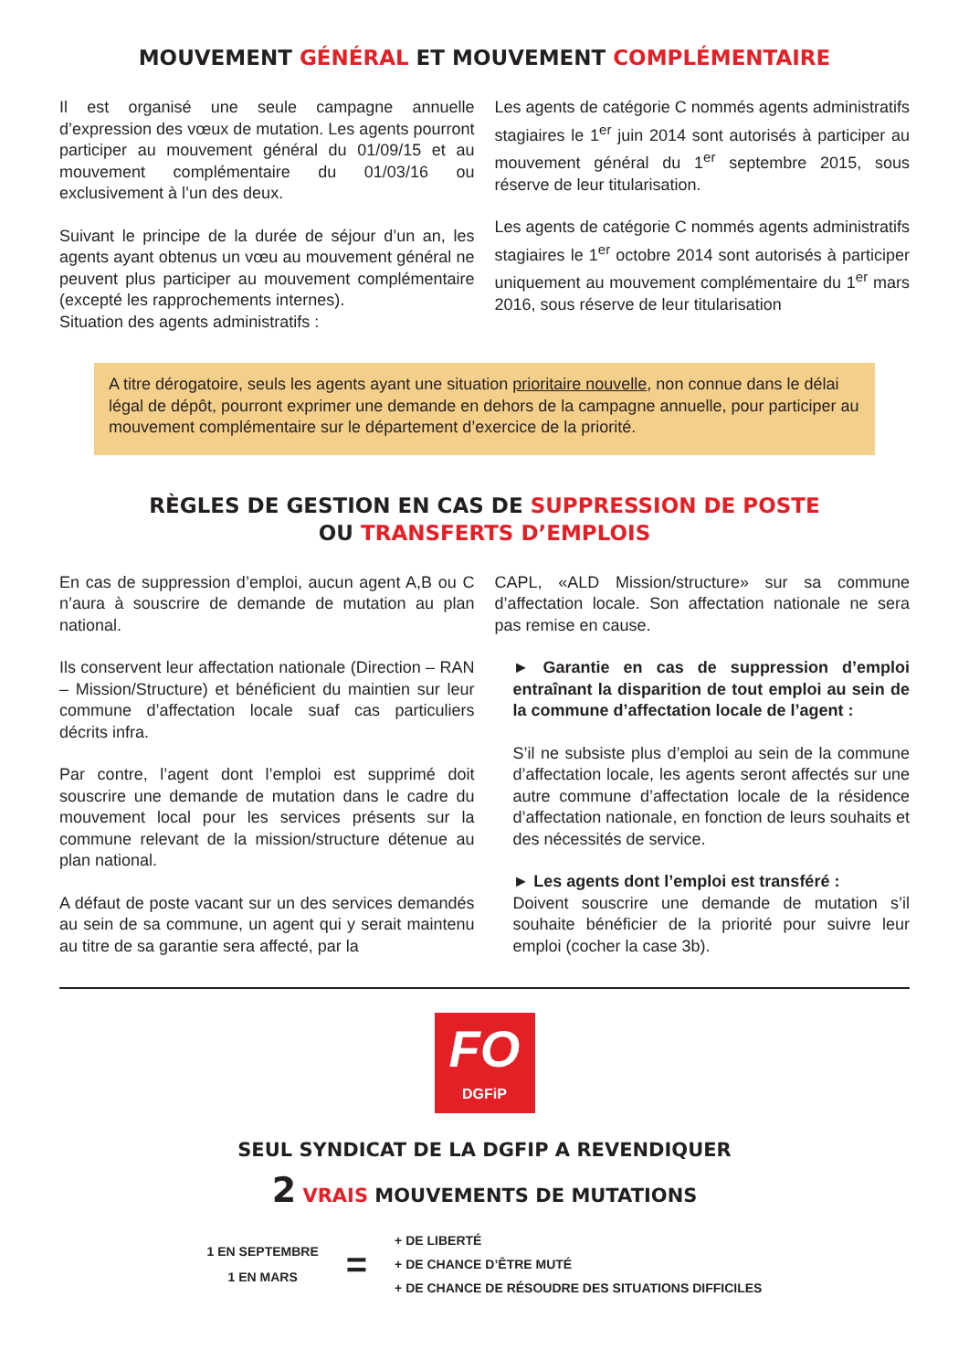MOUVEMENT GÉNÉRAL ET MOUVEMENT COMPLÉMENTAIRE
Il est organisé une seule campagne annuelle d’expression des vœux de mutation. Les agents pourront participer au mouvement général du 01/09/15 et au mouvement complémentaire du 01/03/16 ou exclusivement à l’un des deux.
Suivant le principe de la durée de séjour d’un an, les agents ayant obtenus un vœu au mouvement général ne peuvent plus participer au mouvement complémentaire (excepté les rapprochements internes).
Situation des agents administratifs :
Les agents de catégorie C nommés agents administratifs stagiaires le 1<sup>er</sup> juin 2014 sont autorisés à participer au mouvement général du 1<sup>er</sup> septembre 2015, sous réserve de leur titularisation.
Les agents de catégorie C nommés agents administratifs stagiaires le 1<sup>er</sup> octobre 2014 sont autorisés à participer uniquement au mouvement complémentaire du 1<sup>er</sup> mars 2016, sous réserve de leur titularisation
A titre dérogatoire, seuls les agents ayant une situation prioritaire nouvelle, non connue dans le délai légal de dépôt, pourront exprimer une demande en dehors de la campagne annuelle, pour participer au mouvement complémentaire sur le département d’exercice de la priorité.
RÈGLES DE GESTION EN CAS DE SUPPRESSION DE POSTE
OU TRANSFERTS D’EMPLOIS
En cas de suppression d’emploi, aucun agent A,B ou C n’aura à souscrire de demande de mutation au plan national.
Ils conservent leur affectation nationale (Direction – RAN – Mission/Structure) et bénéficient du maintien sur leur commune d’affectation locale suaf cas particuliers décrits infra.
Par contre, l’agent dont l’emploi est supprimé doit souscrire une demande de mutation dans le cadre du mouvement local pour les services présents sur la commune relevant de la mission/structure détenue au plan national.
A défaut de poste vacant sur un des services demandés au sein de sa commune, un agent qui y serait maintenu au titre de sa garantie sera affecté, par la
CAPL, «ALD Mission/structure» sur sa commune d’affectation locale. Son affectation nationale ne sera pas remise en cause.
► Garantie en cas de suppression d’emploi entraînant la disparition de tout emploi au sein de la commune d’affectation locale de l’agent :
S’il ne subsiste plus d’emploi au sein de la commune d’affectation locale, les agents seront affectés sur une autre commune d’affectation locale de la résidence d’affectation nationale, en fonction de leurs souhaits et des nécessités de service.
► Les agents dont l’emploi est transféré :
Doivent souscrire une demande de mutation s’il souhaite bénéficier de la priorité pour suivre leur emploi (cocher la case 3b).
FO
DGFiP
SEUL SYNDICAT DE LA DGFIP A REVENDIQUER
2 VRAIS MOUVEMENTS DE MUTATIONS
1 EN SEPTEMBRE
1 EN MARS
=
+ DE LIBERTÉ
+ DE CHANCE D’ÊTRE MUTÉ
+ DE CHANCE DE RÉSOUDRE DES SITUATIONS DIFFICILES